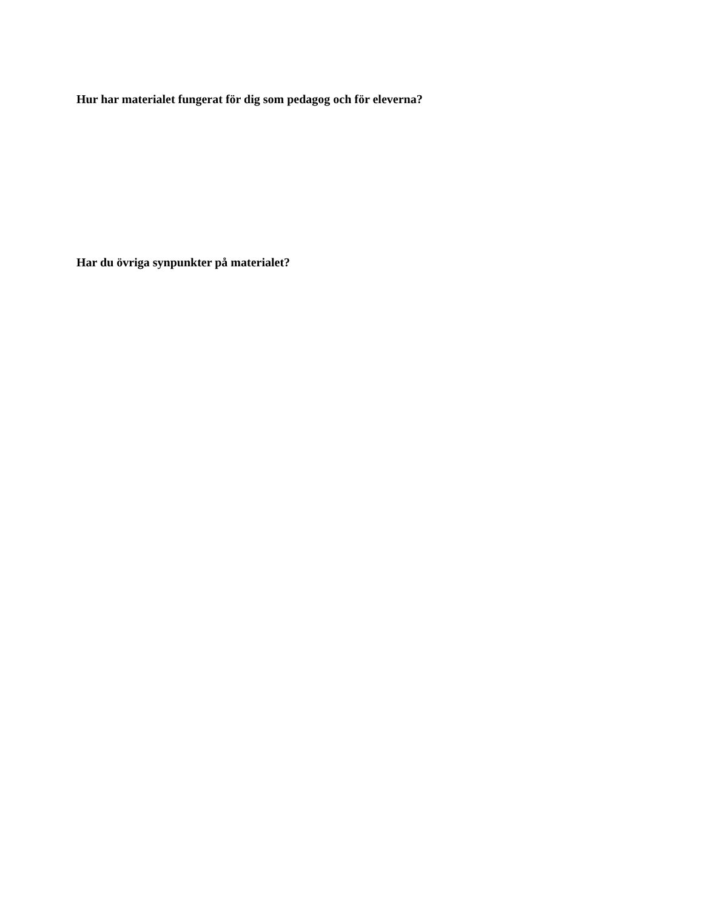Hur har materialet fungerat för dig som pedagog och för eleverna?
Har du övriga synpunkter på materialet?